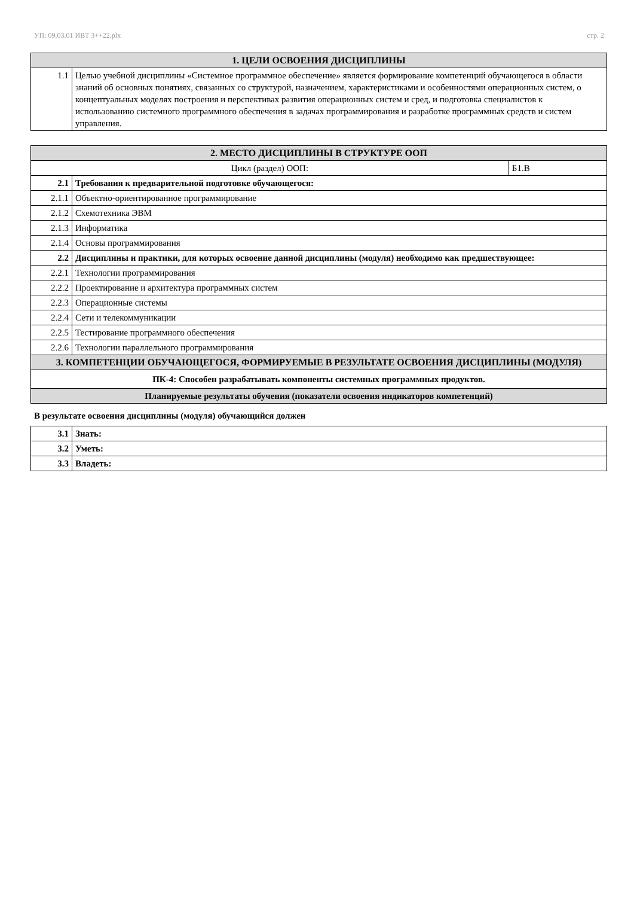УП: 09.03.01 ИВТ 3++22.plx стр. 2
| 1. ЦЕЛИ ОСВОЕНИЯ ДИСЦИПЛИНЫ | |
| --- | --- |
| 1.1 | Целью учебной дисциплины «Системное программное обеспечение» является формирование компетенций обучающегося в области знаний об основных понятиях, связанных со структурой, назначением, характеристиками и особенностями операционных систем, о концептуальных моделях построения и перспективах развития операционных систем и сред, и подготовка специалистов к использованию системного программного обеспечения в задачах программирования и разработке программных средств и систем управления. |
| 2. МЕСТО ДИСЦИПЛИНЫ В СТРУКТУРЕ ООП | | |
| --- | --- | --- |
| Цикл (раздел) ООП: | | Б1.В |
| 2.1 | Требования к предварительной подготовке обучающегося: | |
| 2.1.1 | Объектно-ориентированное программирование | |
| 2.1.2 | Схемотехника ЭВМ | |
| 2.1.3 | Информатика | |
| 2.1.4 | Основы программирования | |
| 2.2 | Дисциплины и практики, для которых освоение данной дисциплины (модуля) необходимо как предшествующее: | |
| 2.2.1 | Технологии программирования | |
| 2.2.2 | Проектирование и архитектура программных систем | |
| 2.2.3 | Операционные системы | |
| 2.2.4 | Сети и телекоммуникации | |
| 2.2.5 | Тестирование программного обеспечения | |
| 2.2.6 | Технологии параллельного программирования | |
| 3. КОМПЕТЕНЦИИ ОБУЧАЮЩЕГОСЯ, ФОРМИРУЕМЫЕ В РЕЗУЛЬТАТЕ ОСВОЕНИЯ ДИСЦИПЛИНЫ (МОДУЛЯ) | | |
| ПК-4: Способен разрабатывать компоненты системных программных продуктов. | | |
| Планируемые результаты обучения (показатели освоения индикаторов компетенций) | | |
В результате освоения дисциплины (модуля) обучающийся должен
| 3.1 | Знать: |
| 3.2 | Уметь: |
| 3.3 | Владеть: |